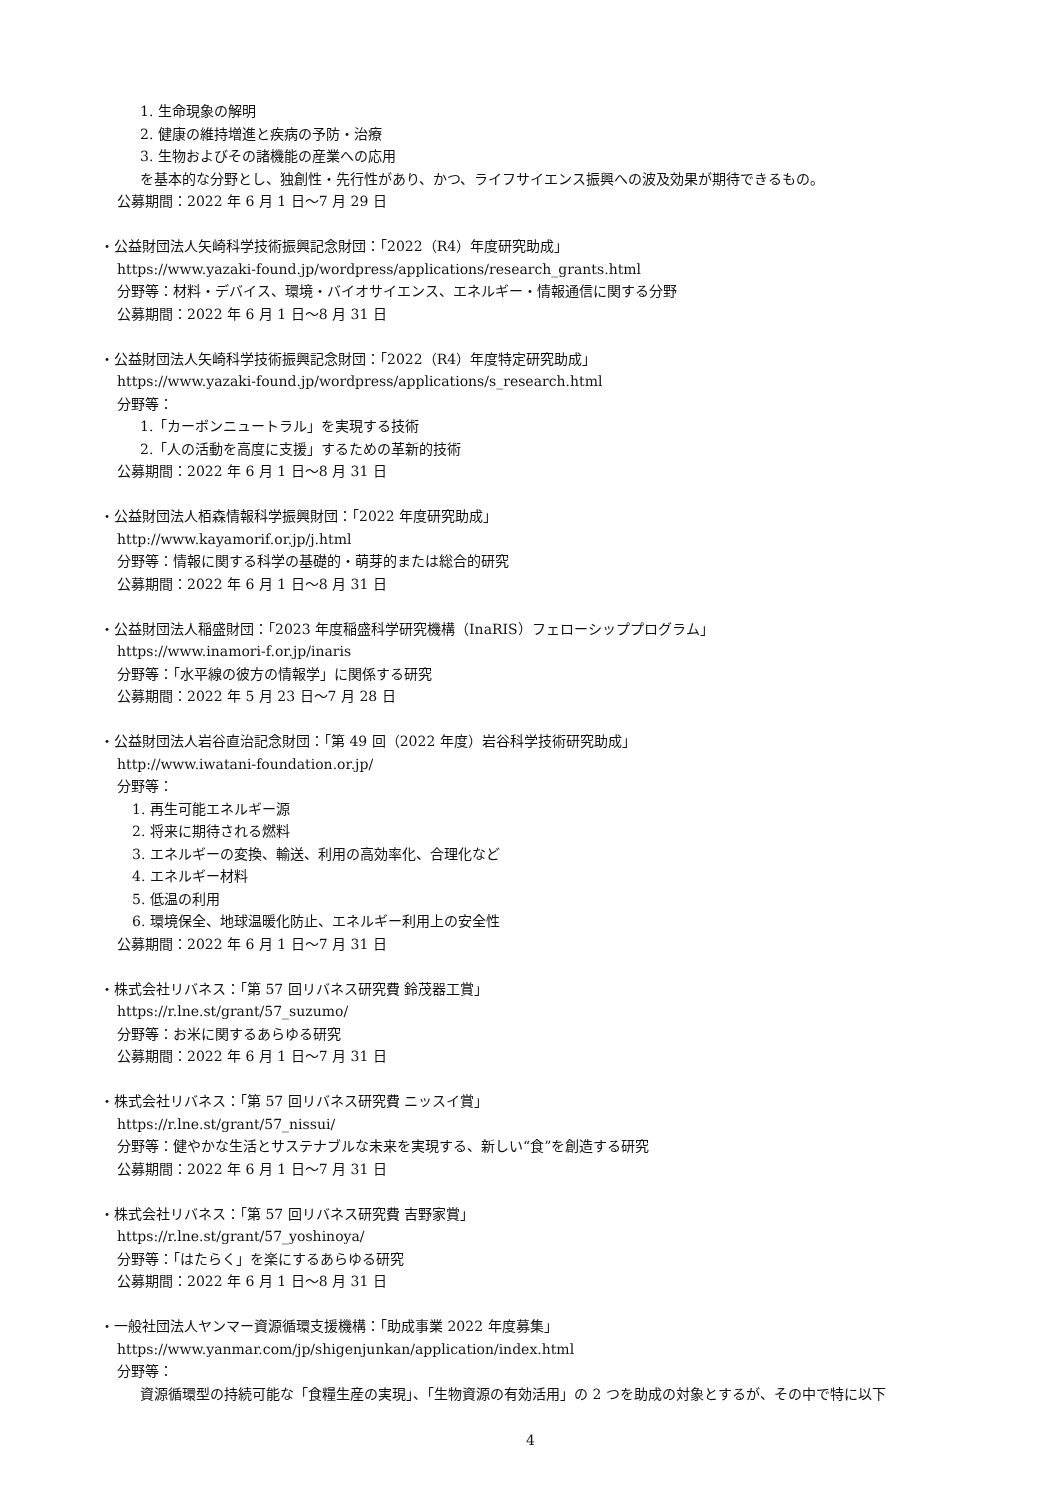1. 生命現象の解明
2. 健康の維持増進と疾病の予防・治療
3. 生物およびその諸機能の産業への応用
を基本的な分野とし、独創性・先行性があり、かつ、ライフサイエンス振興への波及効果が期待できるもの。
公募期間：2022 年 6 月 1 日～7 月 29 日
・公益財団法人矢崎科学技術振興記念財団：「2022（R4）年度研究助成」
https://www.yazaki-found.jp/wordpress/applications/research_grants.html
分野等：材料・デバイス、環境・バイオサイエンス、エネルギー・情報通信に関する分野
公募期間：2022 年 6 月 1 日～8 月 31 日
・公益財団法人矢崎科学技術振興記念財団：「2022（R4）年度特定研究助成」
https://www.yazaki-found.jp/wordpress/applications/s_research.html
分野等：
1.「カーボンニュートラル」を実現する技術
2.「人の活動を高度に支援」するための革新的技術
公募期間：2022 年 6 月 1 日～8 月 31 日
・公益財団法人栢森情報科学振興財団：「2022 年度研究助成」
http://www.kayamorif.or.jp/j.html
分野等：情報に関する科学の基礎的・萌芽的または総合的研究
公募期間：2022 年 6 月 1 日～8 月 31 日
・公益財団法人稲盛財団：「2023 年度稲盛科学研究機構（InaRIS）フェローシッププログラム」
https://www.inamori-f.or.jp/inaris
分野等：「水平線の彼方の情報学」に関係する研究
公募期間：2022 年 5 月 23 日～7 月 28 日
・公益財団法人岩谷直治記念財団：「第 49 回（2022 年度）岩谷科学技術研究助成」
http://www.iwatani-foundation.or.jp/
分野等：
1. 再生可能エネルギー源
2. 将来に期待される燃料
3. エネルギーの変換、輸送、利用の高効率化、合理化など
4. エネルギー材料
5. 低温の利用
6. 環境保全、地球温暖化防止、エネルギー利用上の安全性
公募期間：2022 年 6 月 1 日～7 月 31 日
・株式会社リバネス：「第 57 回リバネス研究費 鈴茂器工賞」
https://r.lne.st/grant/57_suzumo/
分野等：お米に関するあらゆる研究
公募期間：2022 年 6 月 1 日～7 月 31 日
・株式会社リバネス：「第 57 回リバネス研究費 ニッスイ賞」
https://r.lne.st/grant/57_nissui/
分野等：健やかな生活とサステナブルな未来を実現する、新しい“食”を創造する研究
公募期間：2022 年 6 月 1 日～7 月 31 日
・株式会社リバネス：「第 57 回リバネス研究費 吉野家賞」
https://r.lne.st/grant/57_yoshinoya/
分野等：「はたらく」を楽にするあらゆる研究
公募期間：2022 年 6 月 1 日～8 月 31 日
・一般社団法人ヤンマー資源循環支援機構：「助成事業 2022 年度募集」
https://www.yanmar.com/jp/shigenjunkan/application/index.html
分野等：
資源循環型の持続可能な「食糧生産の実現」、「生物資源の有効活用」の 2 つを助成の対象とするが、その中で特に以下
4